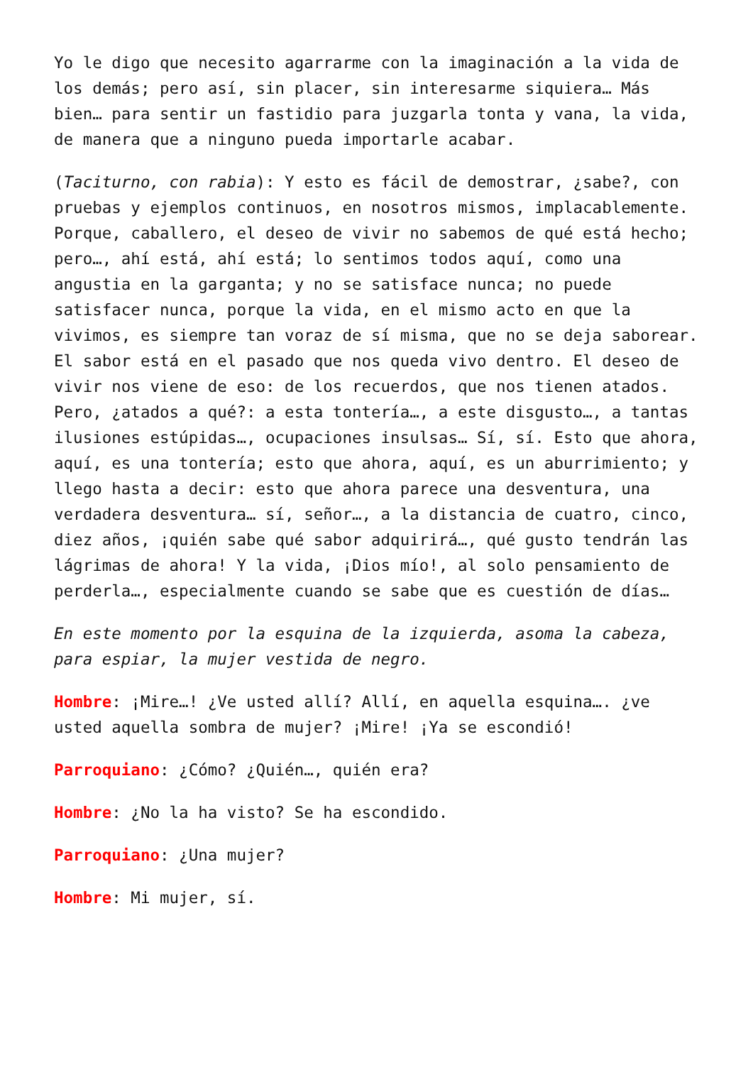Yo le digo que necesito agarrarme con la imaginación a la vida de los demás; pero así, sin placer, sin interesarme siquiera… Más bien… para sentir un fastidio para juzgarla tonta y vana, la vida, de manera que a ninguno pueda importarle acabar.
(Taciturno, con rabia): Y esto es fácil de demostrar, ¿sabe?, con pruebas y ejemplos continuos, en nosotros mismos, implacablemente. Porque, caballero, el deseo de vivir no sabemos de qué está hecho; pero…, ahí está, ahí está; lo sentimos todos aquí, como una angustia en la garganta; y no se satisface nunca; no puede satisfacer nunca, porque la vida, en el mismo acto en que la vivimos, es siempre tan voraz de sí misma, que no se deja saborear. El sabor está en el pasado que nos queda vivo dentro. El deseo de vivir nos viene de eso: de los recuerdos, que nos tienen atados. Pero, ¿atados a qué?: a esta tontería…, a este disgusto…, a tantas ilusiones estúpidas…, ocupaciones insulsas… Sí, sí. Esto que ahora, aquí, es una tontería; esto que ahora, aquí, es un aburrimiento; y llego hasta a decir: esto que ahora parece una desventura, una verdadera desventura… sí, señor…, a la distancia de cuatro, cinco, diez años, ¡quién sabe qué sabor adquirirá…, qué gusto tendrán las lágrimas de ahora! Y la vida, ¡Dios mío!, al solo pensamiento de perderla…, especialmente cuando se sabe que es cuestión de días…
En este momento por la esquina de la izquierda, asoma la cabeza, para espiar, la mujer vestida de negro.
Hombre: ¡Mire…! ¿Ve usted allí? Allí, en aquella esquina…. ¿ve usted aquella sombra de mujer? ¡Mire! ¡Ya se escondió!
Parroquiano: ¿Cómo? ¿Quién…, quién era?
Hombre: ¿No la ha visto? Se ha escondido.
Parroquiano: ¿Una mujer?
Hombre: Mi mujer, sí.